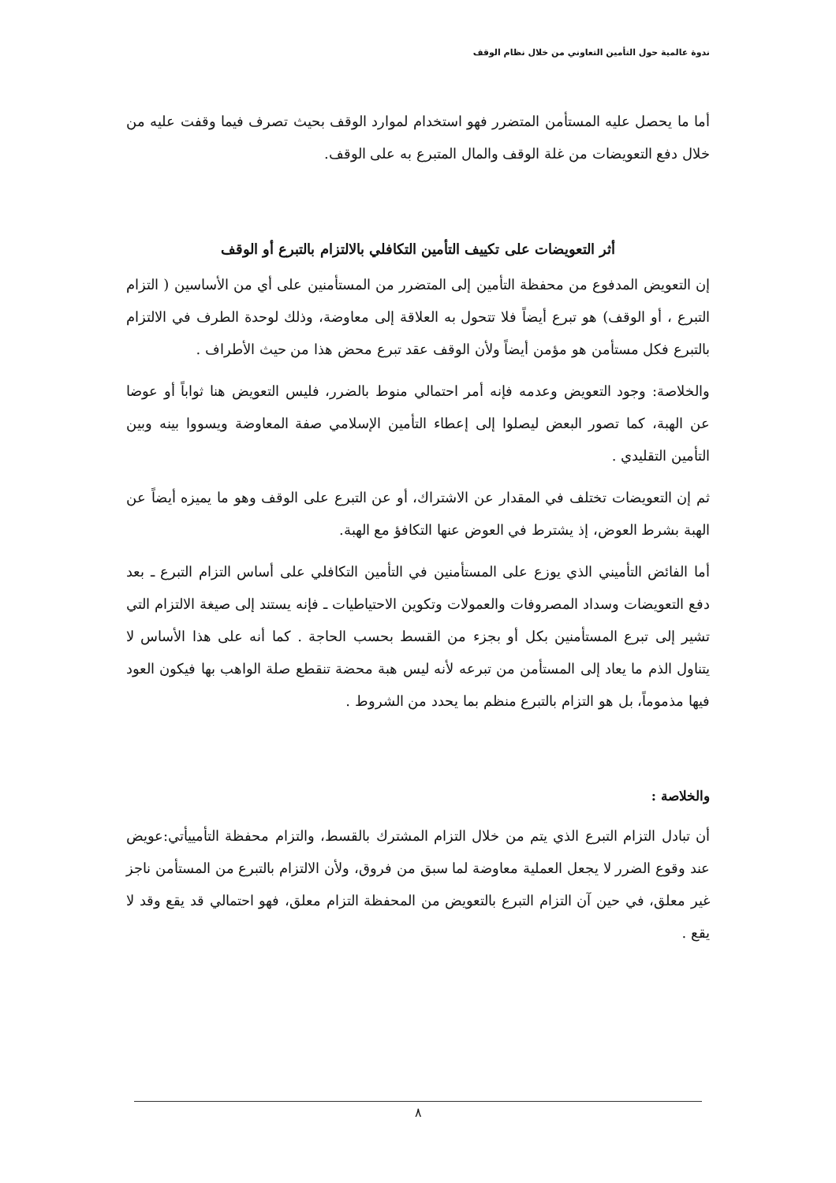ندوة عالمية حول التأمين التعاوني من خلال نظام الوقف
أما ما يحصل عليه المستأمن المتضرر فهو استخدام لموارد الوقف بحيث تصرف فيما وقفت عليه من خلال دفع التعويضات من غلة الوقف والمال المتبرع به على الوقف.
أثر التعويضات على تكييف التأمين التكافلي بالالتزام بالتبرع أو الوقف
إن التعويض المدفوع من محفظة التأمين إلى المتضرر من المستأمنين على أي من الأساسين ( التزام التبرع ، أو الوقف) هو تبرع أيضاً فلا تتحول به العلاقة إلى معاوضة، وذلك لوحدة الطرف في الالتزام بالتبرع فكل مستأمن هو مؤمن أيضاً ولأن الوقف عقد تبرع محض هذا من حيث الأطراف .
والخلاصة: وجود التعويض وعدمه فإنه أمر احتمالي منوط بالضرر، فليس التعويض هنا ثواباً أو عوضا عن الهبة، كما تصور البعض ليصلوا إلى إعطاء التأمين الإسلامي صفة المعاوضة ويسووا بينه وبين التأمين التقليدي .
ثم إن التعويضات تختلف في المقدار عن الاشتراك، أو عن التبرع على الوقف وهو ما يميزه أيضاً عن الهبة بشرط العوض، إذ يشترط في العوض عنها التكافؤ مع الهبة.
أما الفائض التأميني الذي يوزع على المستأمنين في التأمين التكافلي على أساس التزام التبرع ـ بعد دفع التعويضات وسداد المصروفات والعمولات وتكوين الاحتياطيات ـ فإنه يستند إلى صيغة الالتزام التي تشير إلى تبرع المستأمنين بكل أو بجزء من القسط بحسب الحاجة . كما أنه على هذا الأساس لا يتناول الذم ما يعاد إلى المستأمن من تبرعه لأنه ليس هبة محضة تنقطع صلة الواهب بها فيكون العود فيها مذموماً، بل هو التزام بالتبرع منظم بما يحدد من الشروط .
والخلاصة :
أن تبادل التزام التبرع الذي يتم من خلال التزام المشترك بالقسط، والتزام محفظة التأمييأتي:عويض عند وقوع الضرر لا يجعل العملية معاوضة لما سبق من فروق، ولأن الالتزام بالتبرع من المستأمن ناجز غير معلق، في حين آن التزام التبرع بالتعويض من المحفظة التزام معلق، فهو احتمالي قد يقع وقد لا يقع .
٨